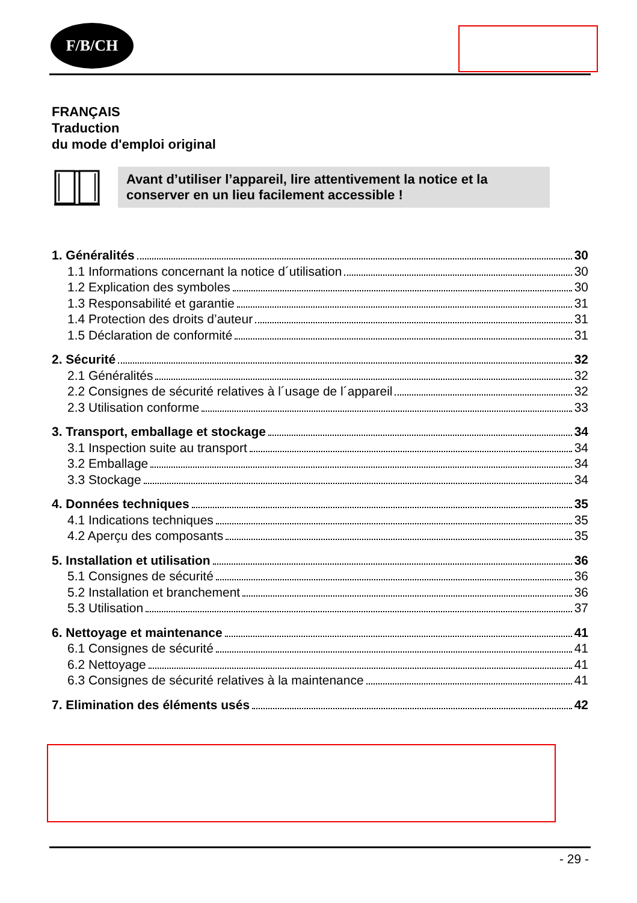F/B/CH
FRANÇAIS
Traduction
du mode d'emploi original
Avant d’utiliser l’appareil, lire attentivement la notice et la conserver en un lieu facilement accessible !
1. Généralités 30
1.1 Informations concernant la notice d´utilisation 30
1.2 Explication des symboles 30
1.3 Responsabilité et garantie 31
1.4 Protection des droits d’auteur 31
1.5 Déclaration de conformité 31
2. Sécurité 32
2.1 Généralités 32
2.2 Consignes de sécurité relatives à l´usage de l´appareil 32
2.3 Utilisation conforme 33
3. Transport, emballage et stockage 34
3.1 Inspection suite au transport 34
3.2 Emballage 34
3.3 Stockage 34
4. Données techniques 35
4.1 Indications techniques 35
4.2 Aperçu des composants 35
5. Installation et utilisation 36
5.1 Consignes de sécurité 36
5.2 Installation et branchement 36
5.3 Utilisation 37
6. Nettoyage et maintenance 41
6.1 Consignes de sécurité 41
6.2 Nettoyage 41
6.3 Consignes de sécurité relatives à la maintenance 41
7. Elimination des éléments usés 42
- 29 -